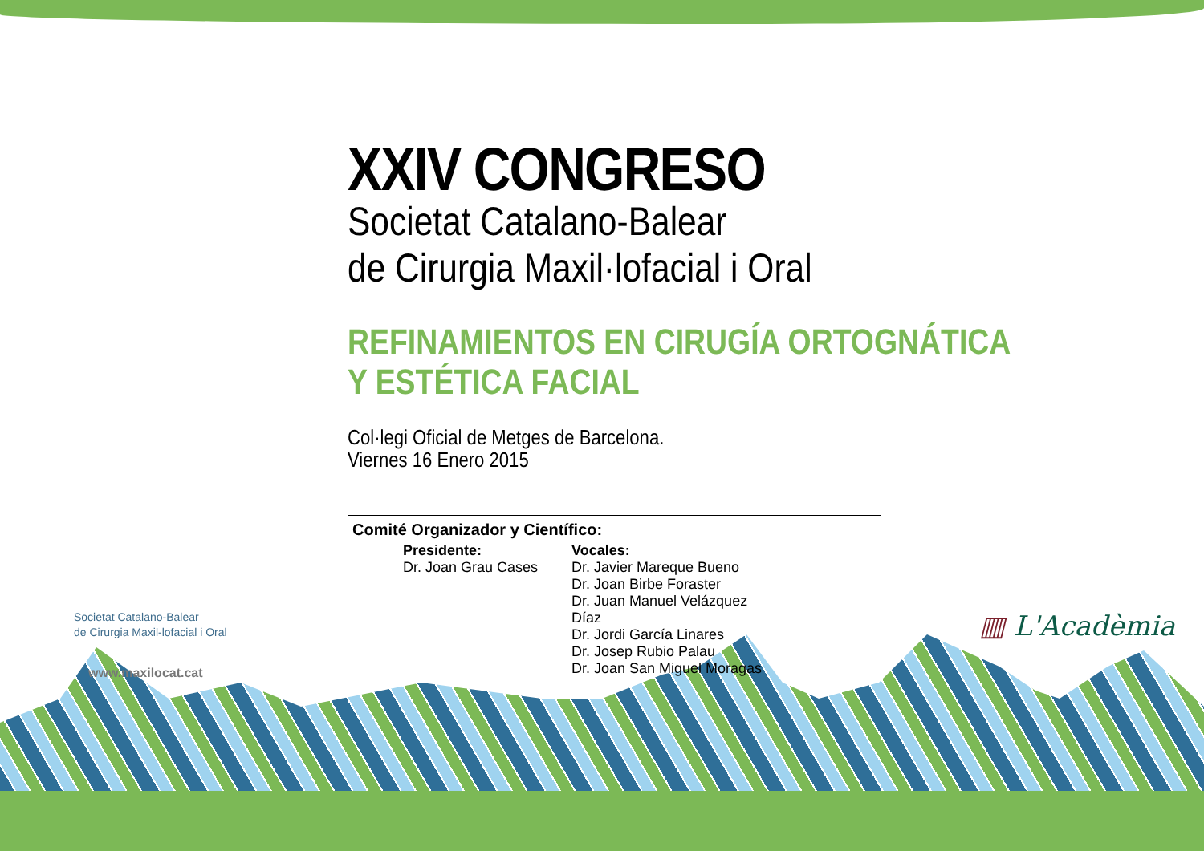XXIV CONGRESO
Societat Catalano-Balear
de Cirurgia Maxil·lofacial i Oral
REFINAMIENTOS EN CIRUGÍA ORTOGNÁTICA
Y ESTÉTICA FACIAL
Col·legi Oficial de Metges de Barcelona.
Viernes 16 Enero 2015
Comité Organizador y Científico:
Presidente:
Dr. Joan Grau Cases
Vocales:
Dr. Javier Mareque Bueno
Dr. Joan Birbe Foraster
Dr. Juan Manuel Velázquez Díaz
Dr. Jordi García Linares
Dr. Josep Rubio Palau
Dr. Joan San Miguel Moragas
Societat Catalano-Balear
de Cirurgia Maxil-lofacial i Oral
www.maxilocat.cat
▥ L'Acadèmia